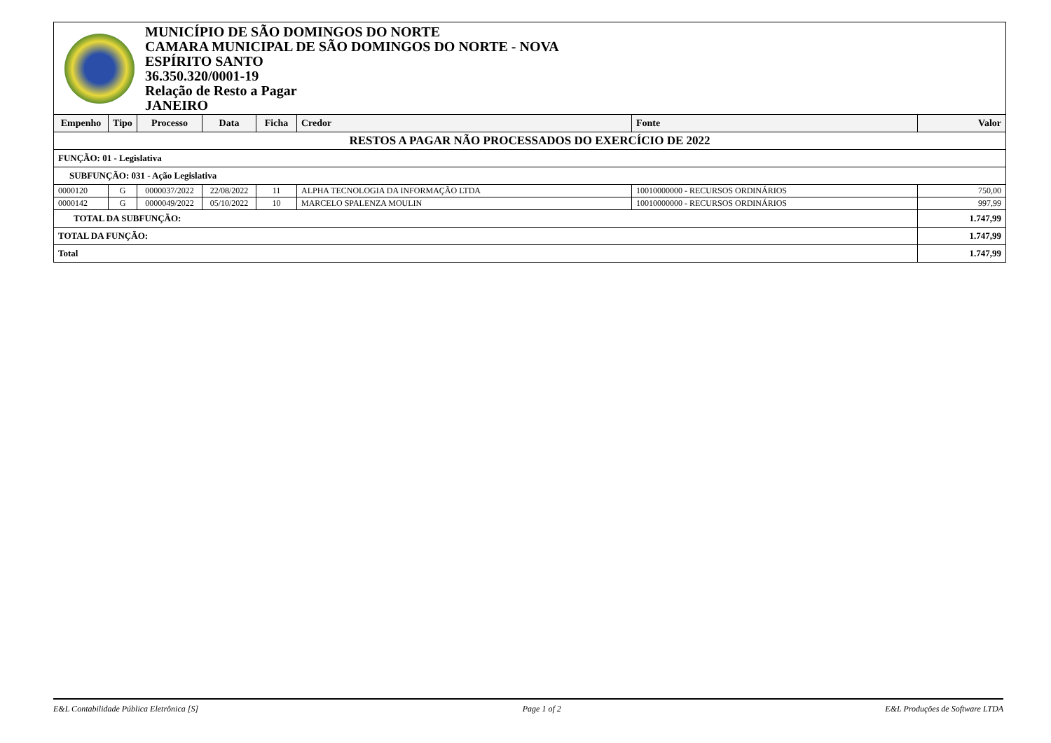MUNICÍPIO DE SÃO DOMINGOS DO NORTE
CAMARA MUNICIPAL DE SÃO DOMINGOS DO NORTE - NOVA
ESPÍRITO SANTO
36.350.320/0001-19
Relação de Resto a Pagar
JANEIRO
| Empenho | Tipo | Processo | Data | Ficha | Credor | Fonte | Valor |
| --- | --- | --- | --- | --- | --- | --- | --- |
| RESTOS A PAGAR NÃO PROCESSADOS DO EXERCÍCIO DE 2022 | | | | | | | |
| FUNÇÃO: 01 - Legislativa | | | | | | | |
| SUBFUNÇÃO: 031 - Ação Legislativa | | | | | | | |
| 0000120 | G | 0000037/2022 | 22/08/2022 | 11 | ALPHA TECNOLOGIA DA INFORMAÇÃO LTDA | 10010000000 - RECURSOS ORDINÁRIOS | 750,00 |
| 0000142 | G | 0000049/2022 | 05/10/2022 | 10 | MARCELO SPALENZA MOULIN | 10010000000 - RECURSOS ORDINÁRIOS | 997,99 |
| TOTAL DA SUBFUNÇÃO: | | | | | | | 1.747,99 |
| TOTAL DA FUNÇÃO: | | | | | | | 1.747,99 |
| Total | | | | | | | 1.747,99 |
E&L Contabilidade Pública Eletrônica [S] Page 1 of 2 E&L Produções de Software LTDA